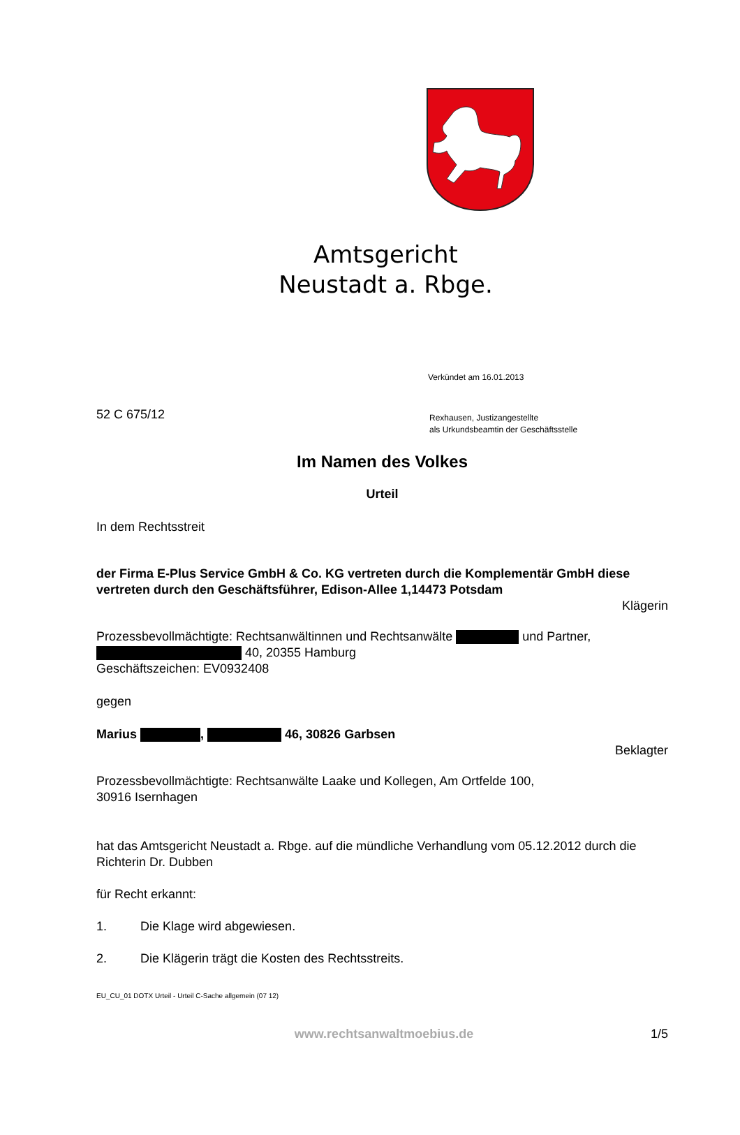Amtsgericht
Neustadt a. Rbge.
Verkündet am 16.01.2013
52 C 675/12
Rexhausen, Justizangestellte
als Urkundsbeamtin der Geschäftsstelle
Im Namen des Volkes
Urteil
In dem Rechtsstreit
der Firma E-Plus Service GmbH & Co. KG vertreten durch die Komplementär GmbH diese vertreten durch den Geschäftsführer, Edison-Allee 1,14473 Potsdam
Klägerin
Prozessbevollmächtigte: Rechtsanwältinnen und Rechtsanwälte und Partner,
40, 20355 Hamburg
Geschäftszeichen: EV0932408
gegen
Marius , 46, 30826 Garbsen
Beklagter
Prozessbevollmächtigte: Rechtsanwälte Laake und Kollegen, Am Ortfelde 100,
30916 Isernhagen
hat das Amtsgericht Neustadt a. Rbge. auf die mündliche Verhandlung vom 05.12.2012 durch die Richterin Dr. Dubben
für Recht erkannt:
1. Die Klage wird abgewiesen.
2. Die Klägerin trägt die Kosten des Rechtsstreits.
EU_CU_01 DOTX Urteil - Urteil C-Sache allgemein (07 12)
www.rechtsanwaltmoebius.de 1/5